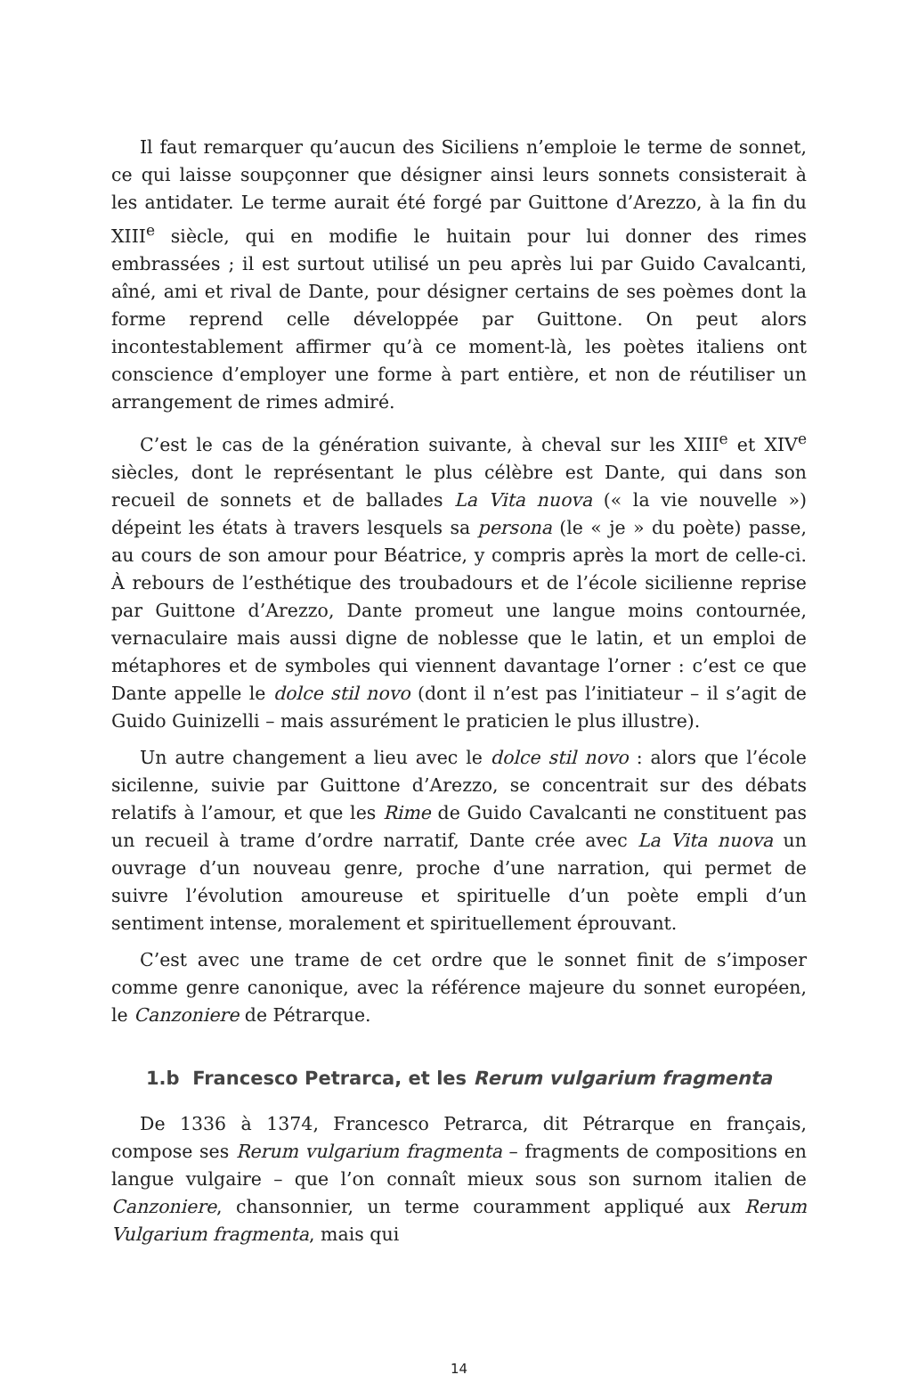Il faut remarquer qu’aucun des Siciliens n’emploie le terme de sonnet, ce qui laisse soupçonner que désigner ainsi leurs sonnets consisterait à les antidater. Le terme aurait été forgé par Guittone d’Arezzo, à la fin du XIII<sup>e</sup> siècle, qui en modifie le huitain pour lui donner des rimes embrassées ; il est surtout utilisé un peu après lui par Guido Cavalcanti, aîné, ami et rival de Dante, pour désigner certains de ses poèmes dont la forme reprend celle développée par Guittone. On peut alors incontestablement affirmer qu’à ce moment-là, les poètes italiens ont conscience d’employer une forme à part entière, et non de réutiliser un arrangement de rimes admiré.
C’est le cas de la génération suivante, à cheval sur les XIII<sup>e</sup> et XIV<sup>e</sup> siècles, dont le représentant le plus célèbre est Dante, qui dans son recueil de sonnets et de ballades La Vita nuova (« la vie nouvelle ») dépeint les états à travers lesquels sa persona (le « je » du poète) passe, au cours de son amour pour Béatrice, y compris après la mort de celle-ci. À rebours de l’esthétique des troubadours et de l’école sicilienne reprise par Guittone d’Arezzo, Dante promeut une langue moins contournée, vernaculaire mais aussi digne de noblesse que le latin, et un emploi de métaphores et de symboles qui viennent davantage l’orner : c’est ce que Dante appelle le dolce stil novo (dont il n’est pas l’initiateur – il s’agit de Guido Guinizelli – mais assurément le praticien le plus illustre).
Un autre changement a lieu avec le dolce stil novo : alors que l’école sicilenne, suivie par Guittone d’Arezzo, se concentrait sur des débats relatifs à l’amour, et que les Rime de Guido Cavalcanti ne constituent pas un recueil à trame d’ordre narratif, Dante crée avec La Vita nuova un ouvrage d’un nouveau genre, proche d’une narration, qui permet de suivre l’évolution amoureuse et spirituelle d’un poète empli d’un sentiment intense, moralement et spirituellement éprouvant.
C’est avec une trame de cet ordre que le sonnet finit de s’imposer comme genre canonique, avec la référence majeure du sonnet européen, le Canzoniere de Pétrarque.
1.b Francesco Petrarca, et les Rerum vulgarium fragmenta
De 1336 à 1374, Francesco Petrarca, dit Pétrarque en français, compose ses Rerum vulgarium fragmenta – fragments de compositions en langue vulgaire – que l’on connaît mieux sous son surnom italien de Canzoniere, chansonnier, un terme couramment appliqué aux Rerum Vulgarium fragmenta, mais qui
14